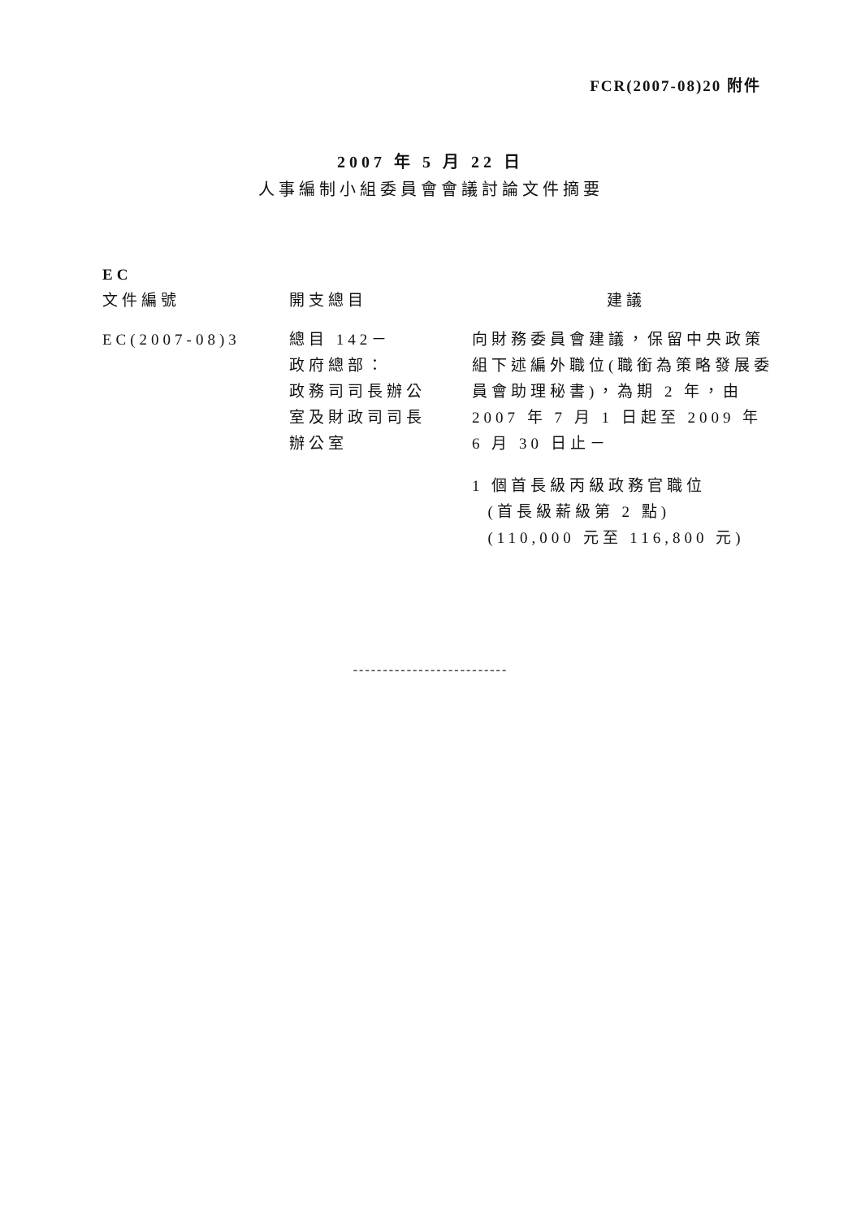FCR(2007-08)20 附件
2007 年 5 月 22 日
人事編制小組委員會會議討論文件摘要
| EC 文件編號 | 開支總目 | 建議 |
| --- | --- | --- |
| EC(2007-08)3 | 總目 142－ 政府總部： 政務司司長辦公 室及財政司司長 辦公室 | 向財務委員會建議，保留中央政策組下述編外職位(職銜為策略發展委員會助理秘書)，為期 2 年，由 2007 年 7 月 1 日起至 2009 年 6 月 30 日止－ 1 個首長級丙級政務官職位 (首長級薪級第 2 點) (110,000 元至 116,800 元) |
--------------------------